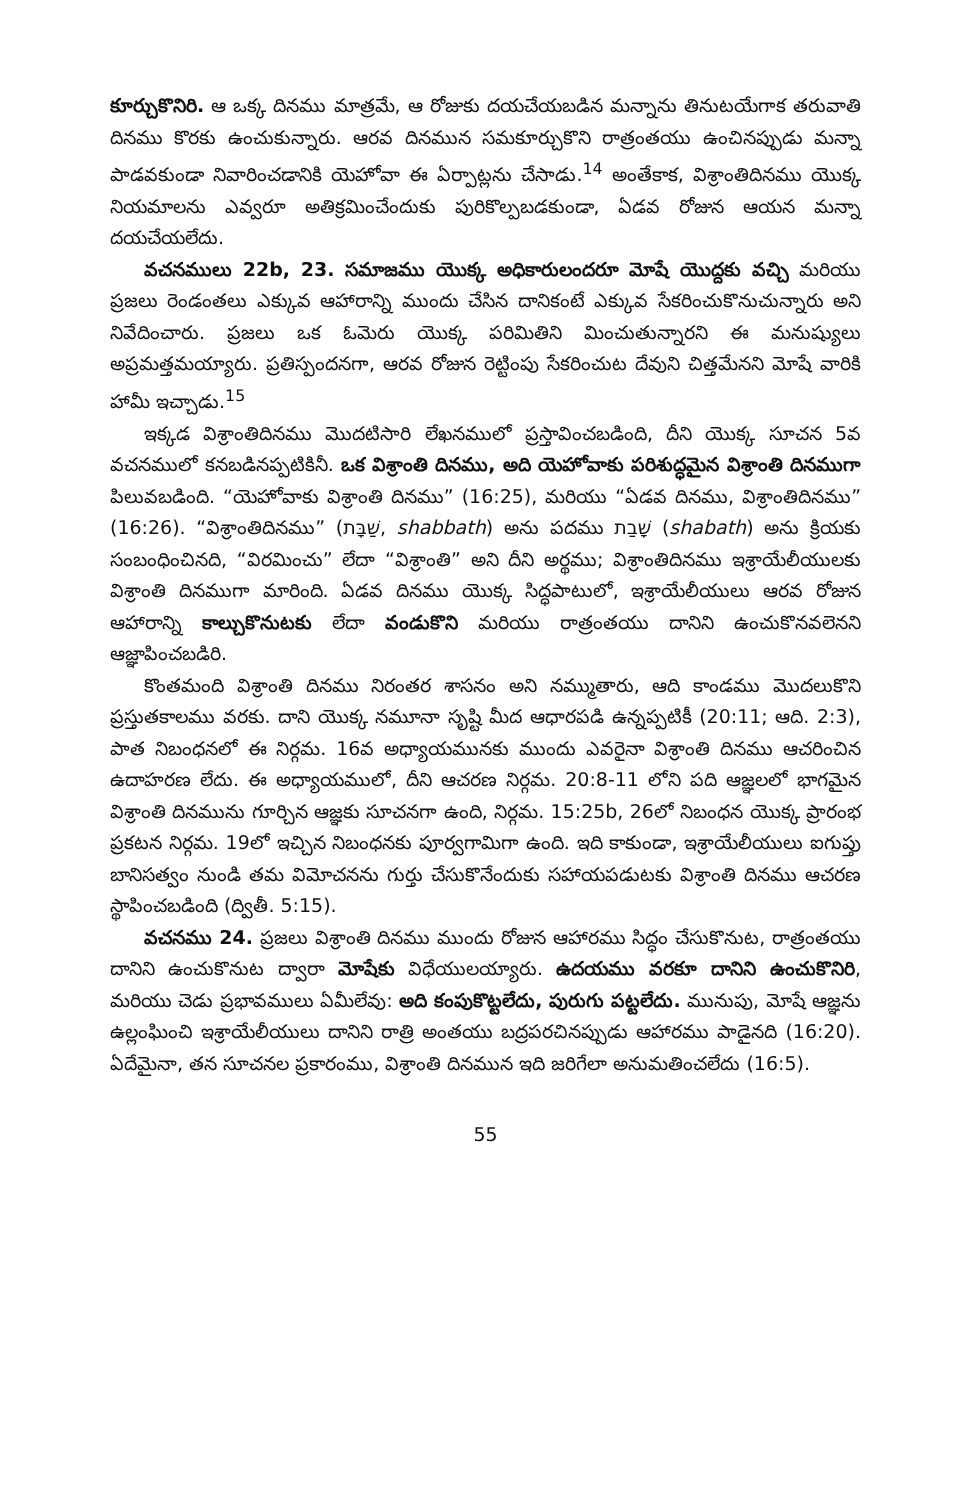కూర్చుకొనిరి. ఆ ఒక్క దినము మాత్రమే, ఆ రోజుకు దయచేయబడిన మన్నాను తినుటయేగాక తరువాతి దినము కొరకు ఉంచుకున్నారు. ఆరవ దినమున సమకూర్చుకొని రాత్రంతయు ఉంచినప్పుడు మన్నా పాడవకుండా నివారించడానికి యెహోవా ఈ ఏర్పాట్లను చేసాడు.<sup>14</sup> అంతేకాక, విశ్రాంతిదినము యొక్క నియమాలను ఎవ్వరూ అతిక్రమించేందుకు పురికొల్పబడకుండా, ఏడవ రోజున ఆయన మన్నా దయచేయలేదు.
వచనములు 22b, 23. సమాజము యొక్క అధికారులందరూ మోషే యొద్దకు వచ్చి మరియు ప్రజలు రెండంతలు ఎక్కువ ఆహారాన్ని ముందు చేసిన దానికంటే ఎక్కువ సేకరించుకొనుచున్నారు అని నివేదించారు. ప్రజలు ఒక ఓమెరు యొక్క పరిమితిని మించుతున్నారని ఈ మనుష్యులు అప్రమత్తమయ్యారు. ప్రతిస్పందనగా, ఆరవ రోజున రెట్టింపు సేకరించుట దేవుని చిత్తమేనని మోషే వారికి హామీ ఇచ్చాడు.<sup>15</sup>
ఇక్కడ విశ్రాంతిదినము మొదటిసారి లేఖనములో ప్రస్తావించబడింది, దీని యొక్క సూచన 5వ వచనములో కనబడినప్పటికినీ. ఒక విశ్రాంతి దినము, అది యెహోవాకు పరిశుద్ధమైన విశ్రాంతి దినముగా పిలువబడింది. “యెహోవాకు విశ్రాంతి దినము” (16:25), మరియు “ఏడవ దినము, విశ్రాంతిదినము” (16:26). “విశ్రాంతిదినము” (שַׁבָּת, shabbath) అను పదము שָׁבַת (shabath) అను క్రియకు సంబంధించినది, “విరమించు” లేదా “విశ్రాంతి” అని దీని అర్థము; విశ్రాంతిదినము ఇశ్రాయేలీయులకు విశ్రాంతి దినముగా మారింది. ఏడవ దినము యొక్క సిద్ధపాటులో, ఇశ్రాయేలీయులు ఆరవ రోజున ఆహారాన్ని కాల్చుకొనుటకు లేదా వండుకొని మరియు రాత్రంతయు దానిని ఉంచుకొనవలెనని ఆజ్ఞాపించబడిరి.
కొంతమంది విశ్రాంతి దినము నిరంతర శాసనం అని నమ్ముతారు, ఆది కాండము మొదలుకొని ప్రస్తుతకాలము వరకు. దాని యొక్క నమూనా సృష్టి మీద ఆధారపడి ఉన్నప్పటికీ (20:11; ఆది. 2:3), పాత నిబంధనలో ఈ నిర్గమ. 16వ అధ్యాయమునకు ముందు ఎవరైనా విశ్రాంతి దినము ఆచరించిన ఉదాహరణ లేదు. ఈ అధ్యాయములో, దీని ఆచరణ నిర్గమ. 20:8-11 లోని పది ఆజ్ఞలలో భాగమైన విశ్రాంతి దినమును గూర్చిన ఆజ్ఞకు సూచనగా ఉంది, నిర్గమ. 15:25b, 26లో నిబంధన యొక్క ప్రారంభ ప్రకటన నిర్గమ. 19లో ఇచ్చిన నిబంధనకు పూర్వగామిగా ఉంది. ఇది కాకుండా, ఇశ్రాయేలీయులు ఐగుప్తు బానిసత్వం నుండి తమ విమోచనను గుర్తు చేసుకొనేందుకు సహాయపడుటకు విశ్రాంతి దినము ఆచరణ స్థాపించబడింది (ద్వితీ. 5:15).
వచనము 24. ప్రజలు విశ్రాంతి దినము ముందు రోజున ఆహారము సిద్ధం చేసుకొనుట, రాత్రంతయు దానిని ఉంచుకొనుట ద్వారా మోషేకు విధేయులయ్యారు. ఉదయము వరకూ దానిని ఉంచుకొనిరి, మరియు చెడు ప్రభావములు ఏమీలేవు: అది కంపుకొట్టలేదు, పురుగు పట్టలేదు. మునుపు, మోషే ఆజ్ఞను ఉల్లంఘించి ఇశ్రాయేలీయులు దానిని రాత్రి అంతయు బద్రపరచినప్పుడు ఆహారము పాడైనది (16:20). ఏదేమైనా, తన సూచనల ప్రకారంము, విశ్రాంతి దినమున ఇది జరిగేలా అనుమతించలేదు (16:5).
55